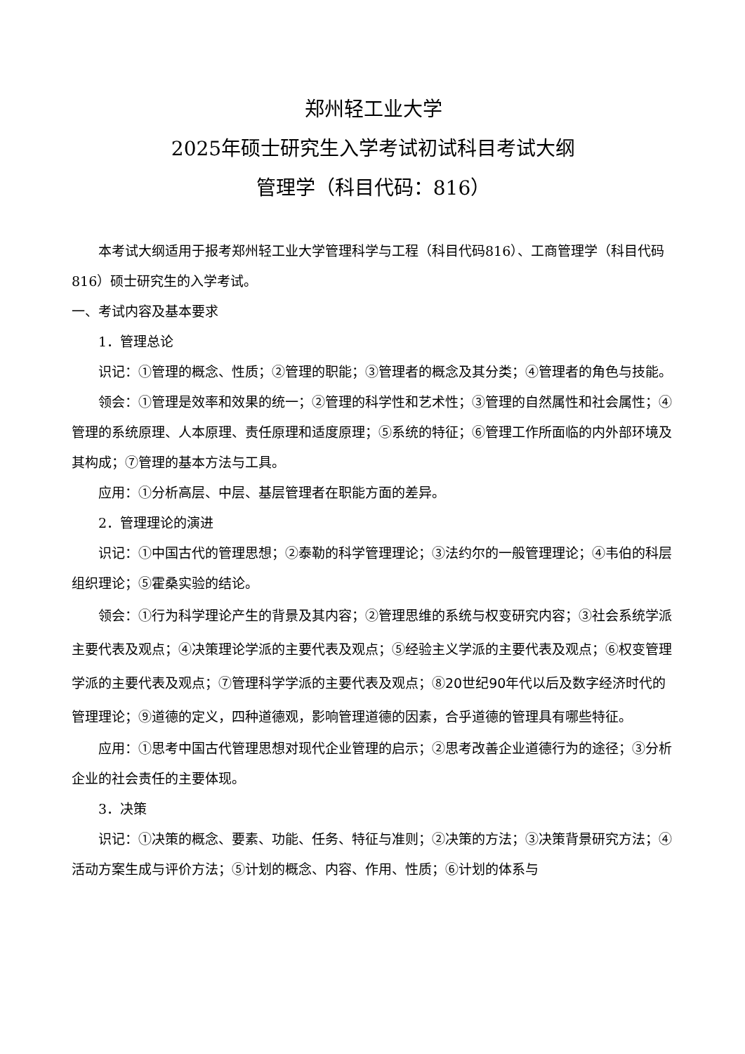郑州轻工业大学
2025年硕士研究生入学考试初试科目考试大纲
管理学（科目代码：816）
本考试大纲适用于报考郑州轻工业大学管理科学与工程（科目代码816）、工商管理学（科目代码816）硕士研究生的入学考试。
一、考试内容及基本要求
1．管理总论
识记：①管理的概念、性质；②管理的职能；③管理者的概念及其分类；④管理者的角色与技能。
领会：①管理是效率和效果的统一；②管理的科学性和艺术性；③管理的自然属性和社会属性；④管理的系统原理、人本原理、责任原理和适度原理；⑤系统的特征；⑥管理工作所面临的内外部环境及其构成；⑦管理的基本方法与工具。
应用：①分析高层、中层、基层管理者在职能方面的差异。
2．管理理论的演进
识记：①中国古代的管理思想；②泰勒的科学管理理论；③法约尔的一般管理理论；④韦伯的科层组织理论；⑤霍桑实验的结论。
领会：①行为科学理论产生的背景及其内容；②管理思维的系统与权变研究内容；③社会系统学派主要代表及观点；④决策理论学派的主要代表及观点；⑤经验主义学派的主要代表及观点；⑥权变管理学派的主要代表及观点；⑦管理科学学派的主要代表及观点；⑧20世纪90年代以后及数字经济时代的管理理论；⑨道德的定义，四种道德观，影响管理道德的因素，合乎道德的管理具有哪些特征。
应用：①思考中国古代管理思想对现代企业管理的启示；②思考改善企业道德行为的途径；③分析企业的社会责任的主要体现。
3．决策
识记：①决策的概念、要素、功能、任务、特征与准则；②决策的方法；③决策背景研究方法；④活动方案生成与评价方法；⑤计划的概念、内容、作用、性质；⑥计划的体系与